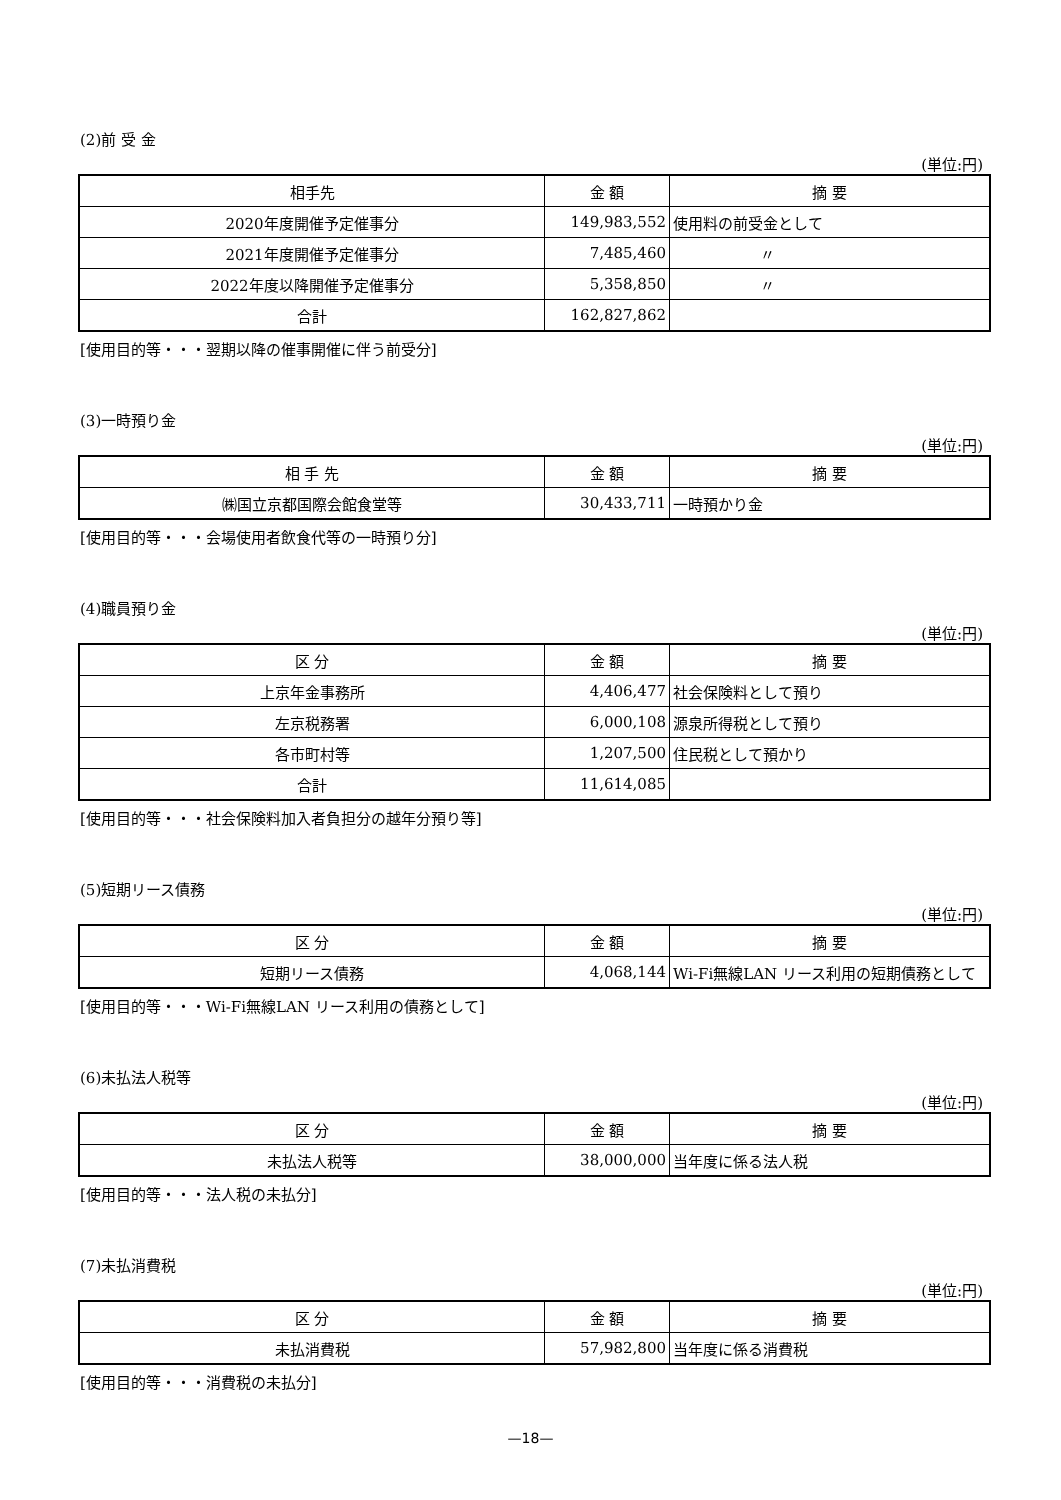(2)前 受 金
(単位:円)
| 相手先 | 金 額 | 摘 要 |
| --- | --- | --- |
| 2020年度開催予定催事分 | 149,983,552 | 使用料の前受金として |
| 2021年度開催予定催事分 | 7,485,460 | 〃 |
| 2022年度以降開催予定催事分 | 5,358,850 | 〃 |
| 合計 | 162,827,862 | |
[使用目的等・・・翌期以降の催事開催に伴う前受分]
(3)一時預り金
(単位:円)
| 相 手 先 | 金 額 | 摘 要 |
| --- | --- | --- |
| ㈱国立京都国際会館食堂等 | 30,433,711 | 一時預かり金 |
[使用目的等・・・会場使用者飲食代等の一時預り分]
(4)職員預り金
(単位:円)
| 区 分 | 金 額 | 摘 要 |
| --- | --- | --- |
| 上京年金事務所 | 4,406,477 | 社会保険料として預り |
| 左京税務署 | 6,000,108 | 源泉所得税として預り |
| 各市町村等 | 1,207,500 | 住民税として預かり |
| 合計 | 11,614,085 | |
[使用目的等・・・社会保険料加入者負担分の越年分預り等]
(5)短期リース債務
(単位:円)
| 区 分 | 金 額 | 摘 要 |
| --- | --- | --- |
| 短期リース債務 | 4,068,144 | Wi-Fi無線LAN リース利用の短期債務として |
[使用目的等・・・Wi-Fi無線LAN リース利用の債務として]
(6)未払法人税等
(単位:円)
| 区 分 | 金 額 | 摘 要 |
| --- | --- | --- |
| 未払法人税等 | 38,000,000 | 当年度に係る法人税 |
[使用目的等・・・法人税の未払分]
(7)未払消費税
(単位:円)
| 区 分 | 金 額 | 摘 要 |
| --- | --- | --- |
| 未払消費税 | 57,982,800 | 当年度に係る消費税 |
[使用目的等・・・消費税の未払分]
—18—